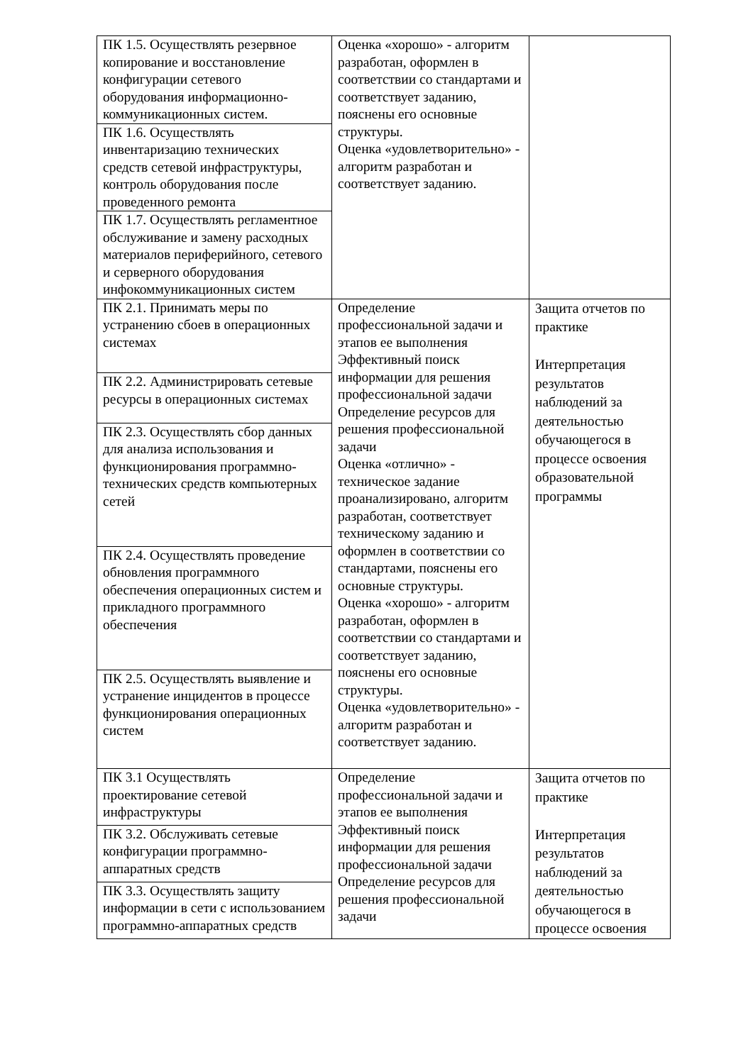| ПК 1.5. Осуществлять резервное копирование и восстановление конфигурации сетевого оборудования информационно-коммуникационных систем. | Оценка «хорошо» - алгоритм разработан, оформлен в соответствии со стандартами и соответствует заданию, пояснены его основные структуры. Оценка «удовлетворительно» - алгоритм разработан и соответствует заданию. | |
| ПК 1.6. Осуществлять инвентаризацию технических средств сетевой инфраструктуры, контроль оборудования после проведенного ремонта | | |
| ПК 1.7. Осуществлять регламентное обслуживание и замену расходных материалов периферийного, сетевого и серверного оборудования инфокоммуникационных систем | | |
| ПК 2.1. Принимать меры по устранению сбоев в операционных системах | Определение профессиональной задачи и этапов ее выполнения Эффективный поиск информации для решения профессиональной задачи Определение ресурсов для решения профессиональной задачи Оценка «отлично» - техническое задание проанализировано, алгоритм разработан, соответствует техническому заданию и оформлен в соответствии со стандартами, пояснены его основные структуры. Оценка «хорошо» - алгоритм разработан, оформлен в соответствии со стандартами и соответствует заданию, пояснены его основные структуры. Оценка «удовлетворительно» - алгоритм разработан и соответствует заданию. | Защита отчетов по практике Интерпретация результатов наблюдений за деятельностью обучающегося в процессе освоения образовательной программы |
| ПК 2.2. Администрировать сетевые ресурсы в операционных системах | | |
| ПК 2.3. Осуществлять сбор данных для анализа использования и функционирования программно-технических средств компьютерных сетей | | |
| ПК 2.4. Осуществлять проведение обновления программного обеспечения операционных систем и прикладного программного обеспечения | | |
| ПК 2.5. Осуществлять выявление и устранение инцидентов в процессе функционирования операционных систем | | |
| ПК 3.1 Осуществлять проектирование сетевой инфраструктуры | Определение профессиональной задачи и этапов ее выполнения Эффективный поиск информации для решения профессиональной задачи Определение ресурсов для решения профессиональной задачи | Защита отчетов по практике Интерпретация результатов наблюдений за деятельностью обучающегося в процессе освоения |
| ПК 3.2. Обслуживать сетевые конфигурации программно-аппаратных средств | | |
| ПК 3.3. Осуществлять защиту информации в сети с использованием программно-аппаратных средств | | |